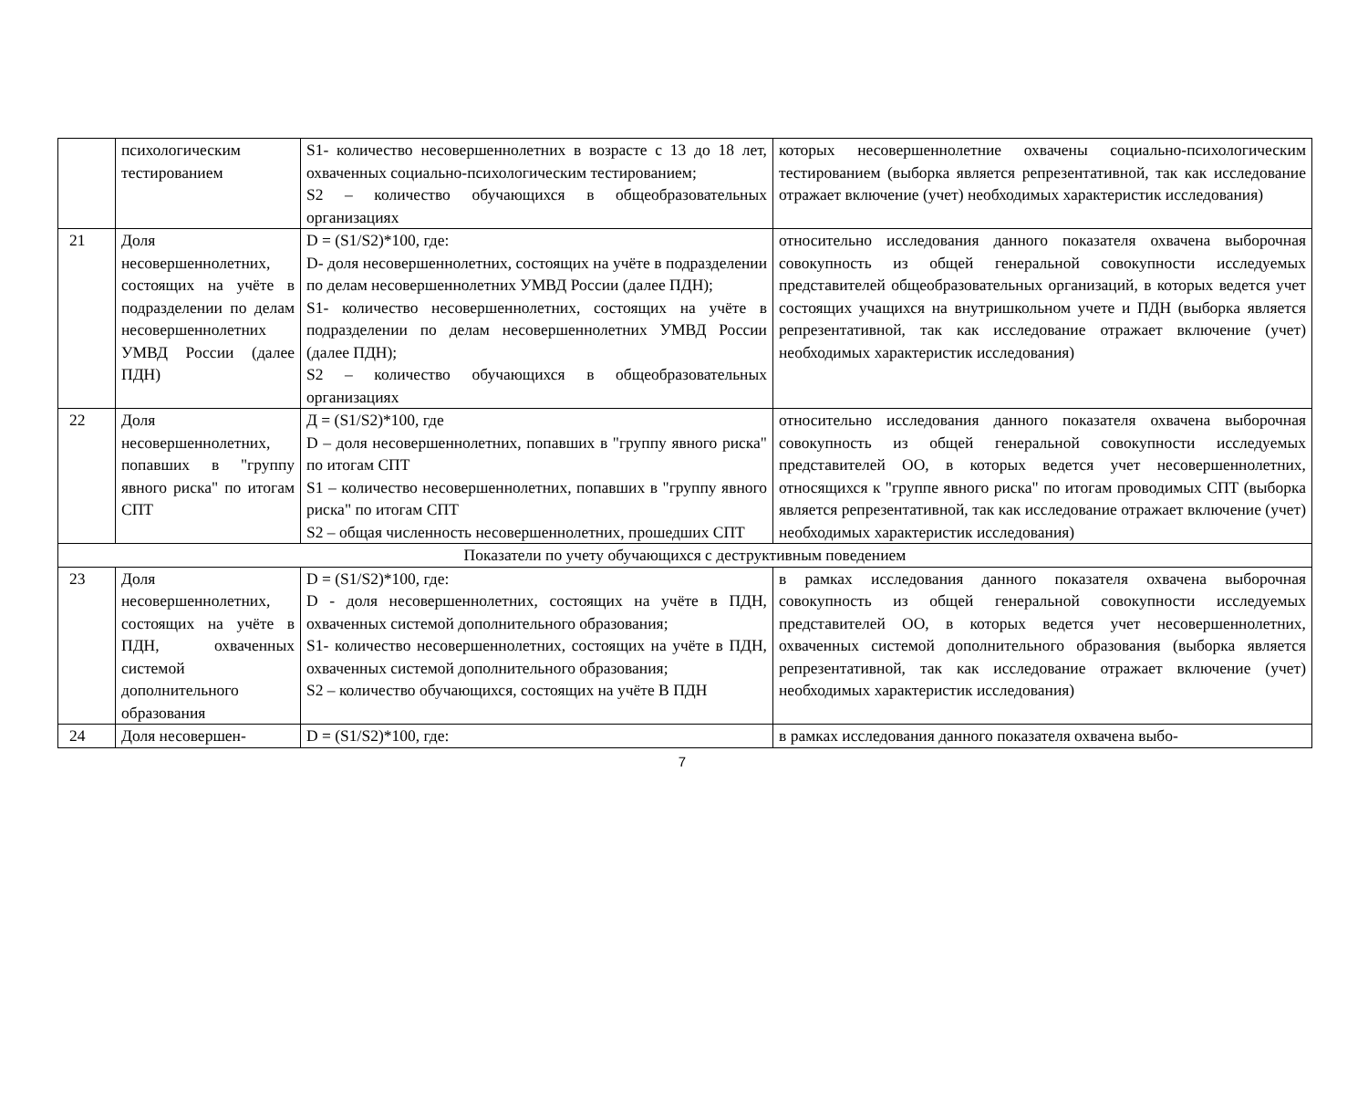| | психологическим тестированием | S1- количество несовершеннолетних в возрасте с 13 до 18 лет, охваченных социально-психологическим тестированием; S2 – количество обучающихся в общеобразовательных организациях | которых несовершеннолетние охвачены социально-психологическим тестированием (выборка является репрезентативной, так как исследование отражает включение (учет) необходимых характеристик исследования) |
| 21 | Доля несовершеннолетних, состоящих на учёте в подразделении по делам несовершеннолетних УМВД России (далее ПДН) | D = (S1/S2)*100, где: D- доля несовершеннолетних, состоящих на учёте в подразделении по делам несовершеннолетних УМВД России (далее ПДН); S1- количество несовершеннолетних, состоящих на учёте в подразделении по делам несовершеннолетних УМВД России (далее ПДН); S2 – количество обучающихся в общеобразовательных организациях | относительно исследования данного показателя охвачена выборочная совокупность из общей генеральной совокупности исследуемых представителей общеобразовательных организаций, в которых ведется учет состоящих учащихся на внутришкольном учете и ПДН (выборка является репрезентативной, так как исследование отражает включение (учет) необходимых характеристик исследования) |
| 22 | Доля несовершеннолетних, попавших в "группу явного риска" по итогам СПТ | Д = (S1/S2)*100, где D – доля несовершеннолетних, попавших в "группу явного риска" по итогам СПТ S1 – количество несовершеннолетних, попавших в "группу явного риска" по итогам СПТ S2 – общая численность несовершеннолетних, прошедших СПТ | относительно исследования данного показателя охвачена выборочная совокупность из общей генеральной совокупности исследуемых представителей ОО, в которых ведется учет несовершеннолетних, относящихся к "группе явного риска" по итогам проводимых СПТ (выборка является репрезентативной, так как исследование отражает включение (учет) необходимых характеристик исследования) |
| Показатели по учету обучающихся с деструктивным поведением | | | |
| 23 | Доля несовершеннолетних, состоящих на учёте в ПДН, охваченных системой дополнительного образования | D = (S1/S2)*100, где: D - доля несовершеннолетних, состоящих на учёте в ПДН, охваченных системой дополнительного образования; S1- количество несовершеннолетних, состоящих на учёте в ПДН, охваченных системой дополнительного образования; S2 – количество обучающихся, состоящих на учёте В ПДН | в рамках исследования данного показателя охвачена выборочная совокупность из общей генеральной совокупности исследуемых представителей ОО, в которых ведется учет несовершеннолетних, охваченных системой дополнительного образования (выборка является репрезентативной, так как исследование отражает включение (учет) необходимых характеристик исследования) |
| 24 | Доля несовершен- | D = (S1/S2)*100, где: | в рамках исследования данного показателя охвачена выбо- |
7